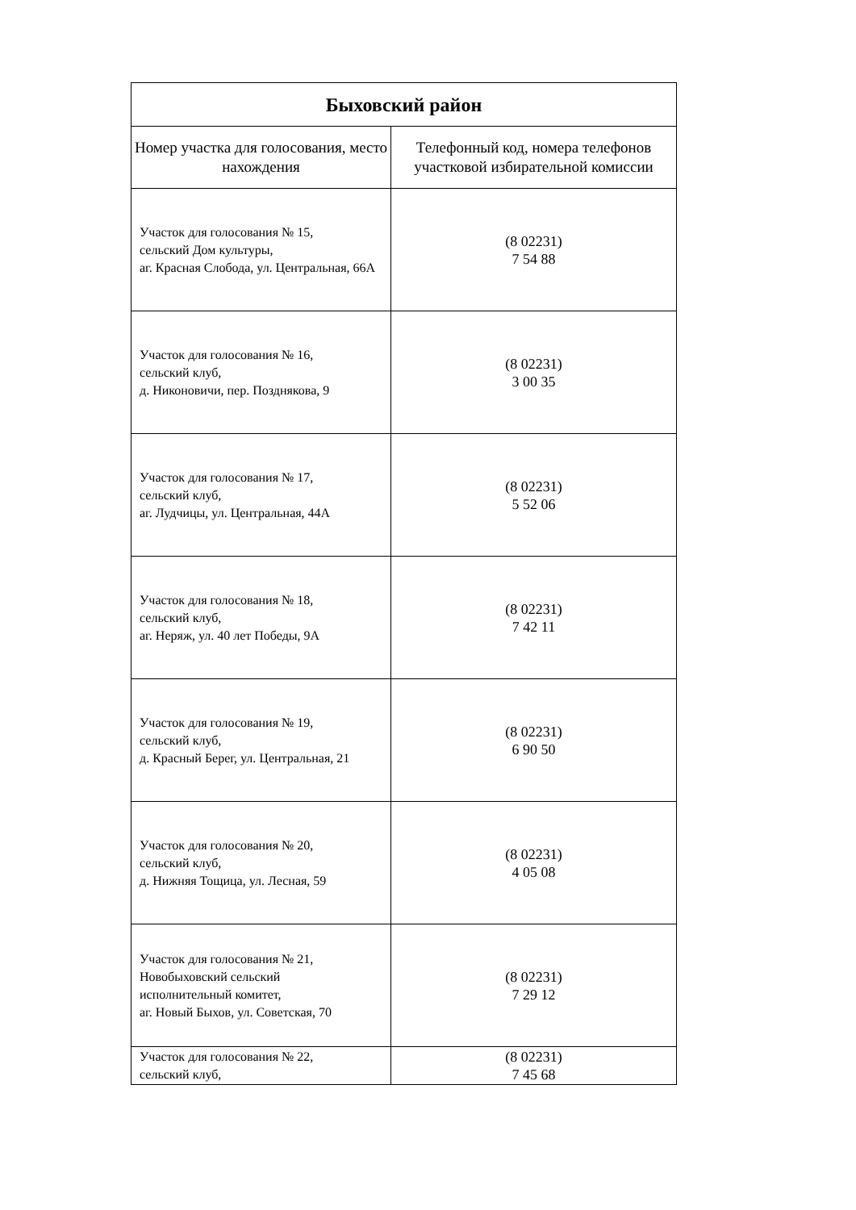| Быховский район | |
| Номер участка для голосования, место нахождения | Телефонный код, номера телефонов участковой избирательной комиссии |
| Участок для голосования № 15, сельский Дом культуры, аг. Красная Слобода, ул. Центральная, 66А | (8 02231) 7 54 88 |
| Участок для голосования № 16, сельский клуб, д. Никоновичи, пер. Позднякова, 9 | (8 02231) 3 00 35 |
| Участок для голосования № 17, сельский клуб, аг. Лудчицы, ул. Центральная, 44А | (8 02231) 5 52 06 |
| Участок для голосования № 18, сельский клуб, аг. Неряж, ул. 40 лет Победы, 9А | (8 02231) 7 42 11 |
| Участок для голосования № 19, сельский клуб, д. Красный Берег, ул. Центральная, 21 | (8 02231) 6 90 50 |
| Участок для голосования № 20, сельский клуб, д. Нижняя Тощица, ул. Лесная, 59 | (8 02231) 4 05 08 |
| Участок для голосования № 21, Новобыховский сельский исполнительный комитет, аг. Новый Быхов, ул. Советская, 70 | (8 02231) 7 29 12 |
| Участок для голосования № 22, сельский клуб, | (8 02231) 7 45 68 |